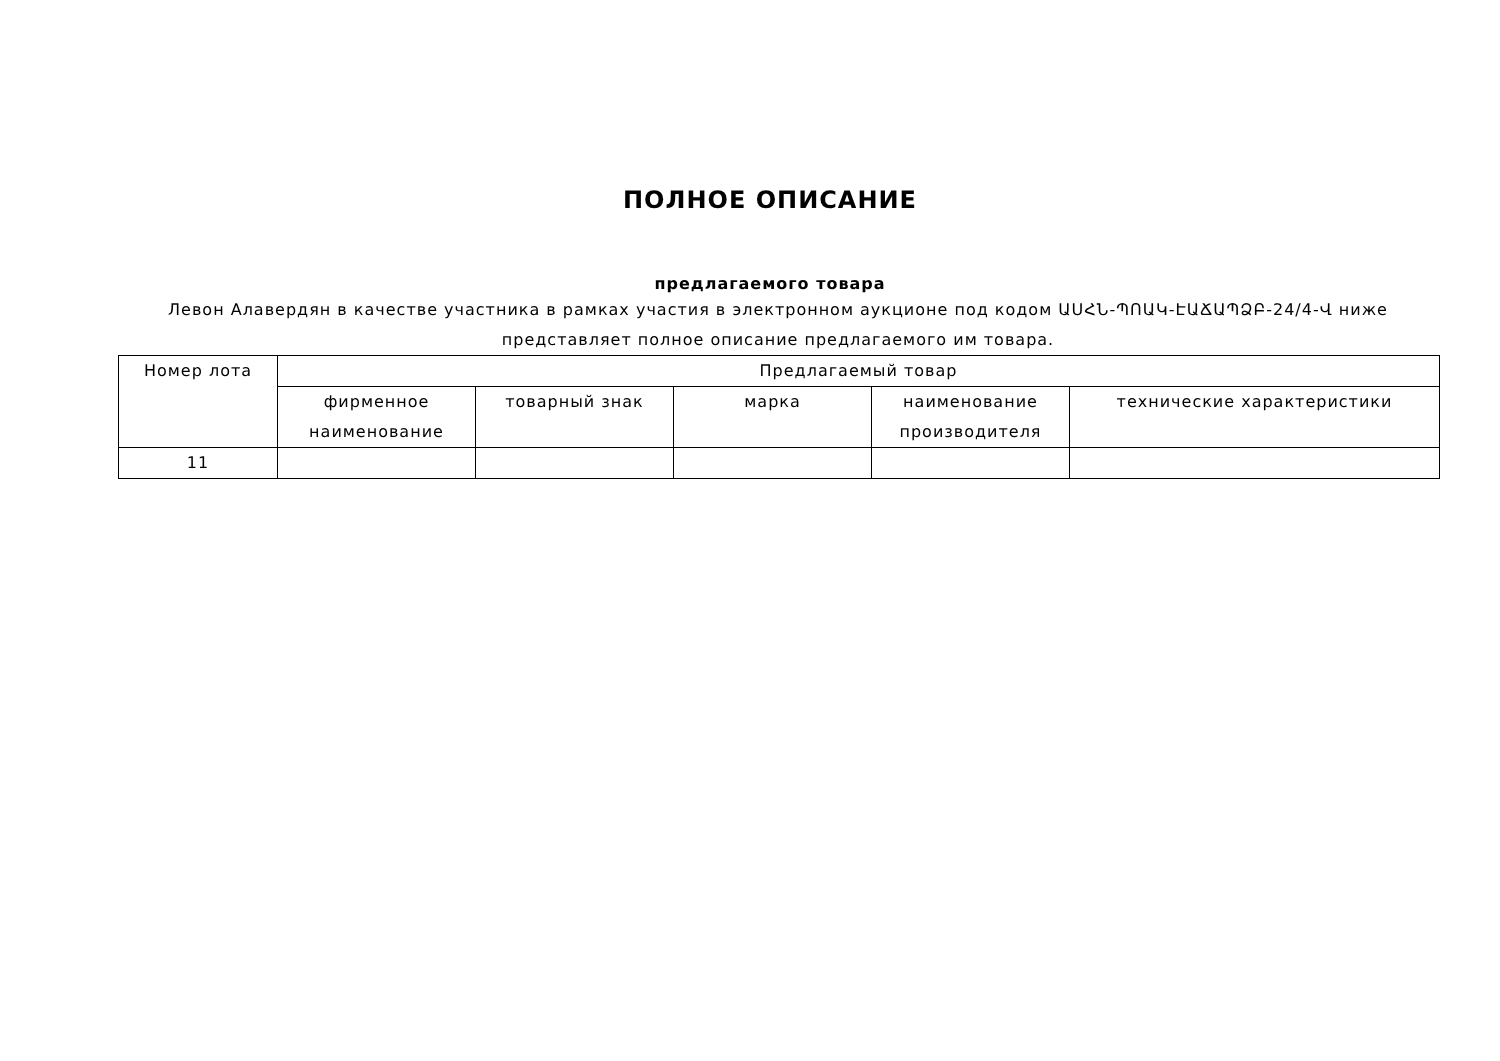ПОЛНОЕ ОПИСАНИЕ
предлагаемого товара
Левон Алавердян в качестве участника в рамках участия в электронном аукционе под кодом ԱՍՀՆ-ՊՈԱԿ-ԷԱՃԱՊՁԲ-24/4-Վ ниже представляет полное описание предлагаемого им товара.
| Номер лота | Предлагаемый товар | | | | |
| --- | --- | --- | --- | --- | --- |
| | фирменное наименование | товарный знак | марка | наименование производителя | технические характеристики |
| 11 | | | | | |